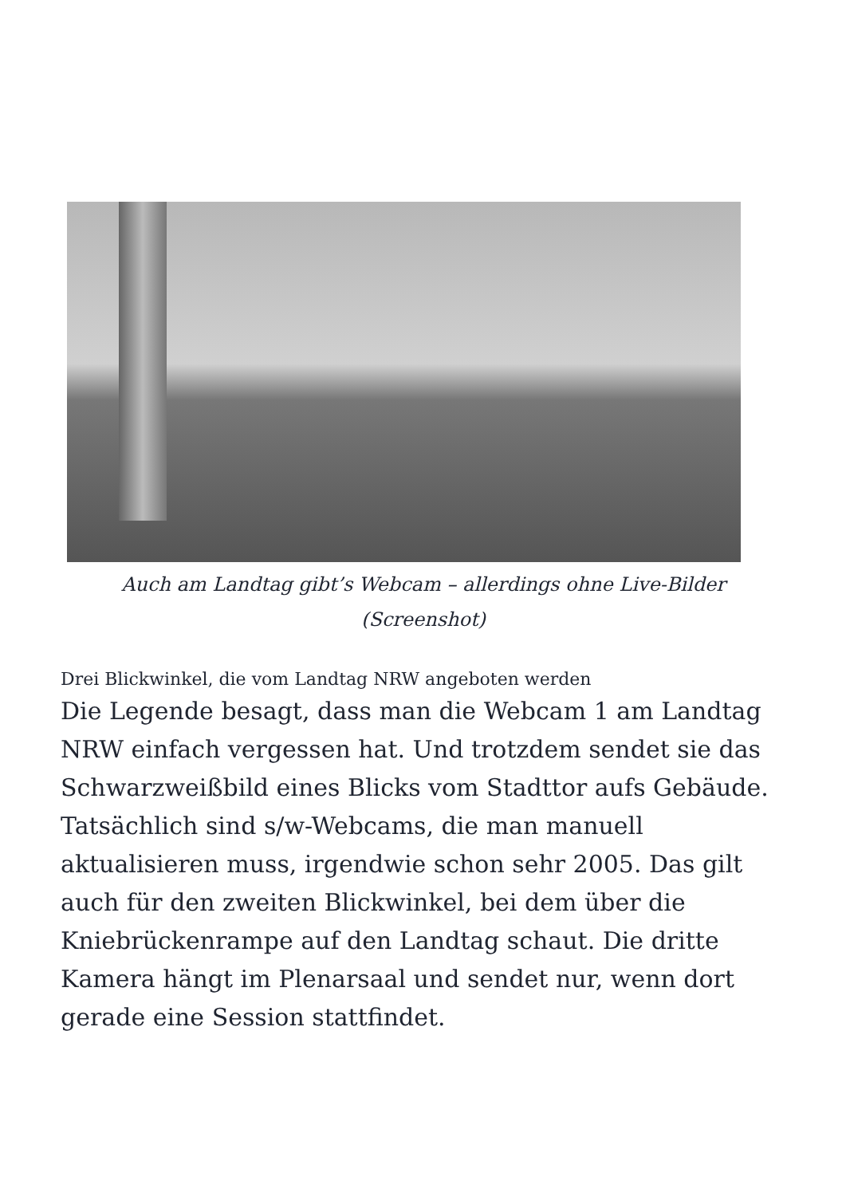Auch am Landtag gibt’s Webcam – allerdings ohne Live-Bilder (Screenshot)
Drei Blickwinkel, die vom Landtag NRW angeboten werden
Die Legende besagt, dass man die Webcam 1 am Landtag NRW einfach vergessen hat. Und trotzdem sendet sie das Schwarzweißbild eines Blicks vom Stadttor aufs Gebäude. Tatsächlich sind s/w-Webcams, die man manuell aktualisieren muss, irgendwie schon sehr 2005. Das gilt auch für den zweiten Blickwinkel, bei dem über die Kniebrückenrampe auf den Landtag schaut. Die dritte Kamera hängt im Plenarsaal und sendet nur, wenn dort gerade eine Session stattfindet.